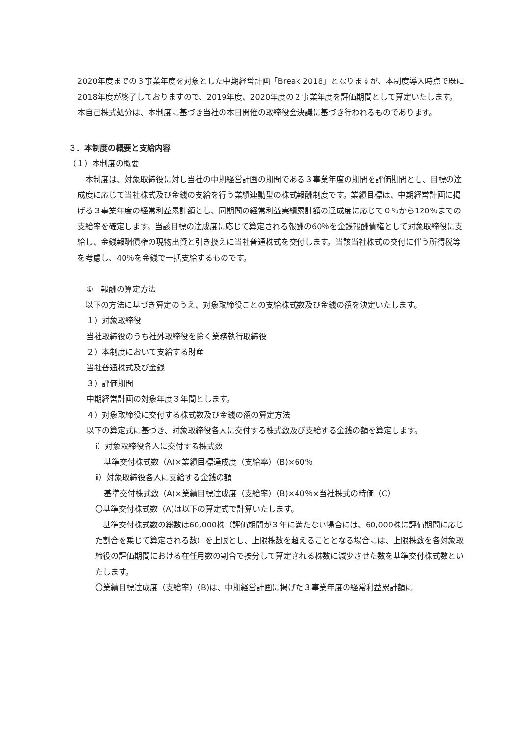2020年度までの３事業年度を対象とした中期経営計画「Break 2018」となりますが、本制度導入時点で既に2018年度が終了しておりますので、2019年度、2020年度の２事業年度を評価期間として算定いたします。
本自己株式処分は、本制度に基づき当社の本日開催の取締役会決議に基づき行われるものであります。
３．本制度の概要と支給内容
（１）本制度の概要
　本制度は、対象取締役に対し当社の中期経営計画の期間である３事業年度の期間を評価期間とし、目標の達成度に応じて当社株式及び金銭の支給を行う業績連動型の株式報酬制度です。業績目標は、中期経営計画に掲げる３事業年度の経常利益累計額とし、同期間の経常利益実績累計額の達成度に応じて０％から120％までの支給率を確定します。当該目標の達成度に応じて算定される報酬の60％を金銭報酬債権として対象取締役に支給し、金銭報酬債権の現物出資と引き換えに当社普通株式を交付します。当該当社株式の交付に伴う所得税等を考慮し、40％を金銭で一括支給するものです。
①　報酬の算定方法
　以下の方法に基づき算定のうえ、対象取締役ごとの支給株式数及び金銭の額を決定いたします。
１）対象取締役
当社取締役のうち社外取締役を除く業務執行取締役
２）本制度において支給する財産
当社普通株式及び金銭
３）評価期間
中期経営計画の対象年度３年間とします。
４）対象取締役に交付する株式数及び金銭の額の算定方法
以下の算定式に基づき、対象取締役各人に交付する株式数及び支給する金銭の額を算定します。
ⅰ）対象取締役各人に交付する株式数
基準交付株式数（A)×業績目標達成度（支給率）（B)×60％
ⅱ）対象取締役各人に支給する金銭の額
基準交付株式数（A)×業績目標達成度（支給率）（B)×40％×当社株式の時価（C）
〇基準交付株式数（A)は以下の算定式で計算いたします。
　基準交付株式数の総数は60,000株（評価期間が３年に満たない場合には、60,000株に評価期間に応じた割合を乗じて算定される数）を上限とし、上限株数を超えることとなる場合には、上限株数を各対象取締役の評価期間における在任月数の割合で按分して算定される株数に減少させた数を基準交付株式数といたします。
〇業績目標達成度（支給率）（B)は、中期経営計画に掲げた３事業年度の経常利益累計額に